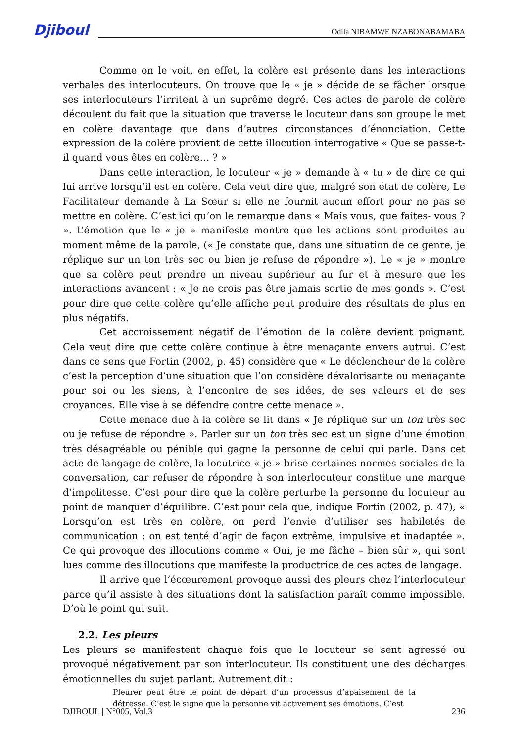Djiboul
Odila NIBAMWE NZABONABAMABA
Comme on le voit, en effet, la colère est présente dans les interactions verbales des interlocuteurs. On trouve que le « je » décide de se fâcher lorsque ses interlocuteurs l’irritent à un suprême degré. Ces actes de parole de colère découlent du fait que la situation que traverse le locuteur dans son groupe le met en colère davantage que dans d’autres circonstances d’énonciation. Cette expression de la colère provient de cette illocution interrogative « Que se passe-t-il quand vous êtes en colère… ? »
Dans cette interaction, le locuteur « je » demande à « tu » de dire ce qui lui arrive lorsqu’il est en colère. Cela veut dire que, malgré son état de colère, Le Facilitateur demande à La Sœur si elle ne fournit aucun effort pour ne pas se mettre en colère. C’est ici qu’on le remarque dans « Mais vous, que faites- vous ? ». L’émotion que le « je » manifeste montre que les actions sont produites au moment même de la parole, (« Je constate que, dans une situation de ce genre, je réplique sur un ton très sec ou bien je refuse de répondre »). Le « je » montre que sa colère peut prendre un niveau supérieur au fur et à mesure que les interactions avancent : « Je ne crois pas être jamais sortie de mes gonds ». C’est pour dire que cette colère qu’elle affiche peut produire des résultats de plus en plus négatifs.
Cet accroissement négatif de l’émotion de la colère devient poignant. Cela veut dire que cette colère continue à être menaçante envers autrui. C’est dans ce sens que Fortin (2002, p. 45) considère que « Le déclencheur de la colère c’est la perception d’une situation que l’on considère dévalorisante ou menaçante pour soi ou les siens, à l’encontre de ses idées, de ses valeurs et de ses croyances. Elle vise à se défendre contre cette menace ».
Cette menace due à la colère se lit dans « Je réplique sur un ton très sec ou je refuse de répondre ». Parler sur un ton très sec est un signe d’une émotion très désagréable ou pénible qui gagne la personne de celui qui parle. Dans cet acte de langage de colère, la locutrice « je » brise certaines normes sociales de la conversation, car refuser de répondre à son interlocuteur constitue une marque d’impolitesse. C’est pour dire que la colère perturbe la personne du locuteur au point de manquer d’équilibre. C’est pour cela que, indique Fortin (2002, p. 47), « Lorsqu’on est très en colère, on perd l’envie d’utiliser ses habiletés de communication : on est tenté d’agir de façon extrême, impulsive et inadaptée ». Ce qui provoque des illocutions comme « Oui, je me fâche – bien sûr », qui sont lues comme des illocutions que manifeste la productrice de ces actes de langage.
Il arrive que l’écœurement provoque aussi des pleurs chez l’interlocuteur parce qu’il assiste à des situations dont la satisfaction paraît comme impossible. D’où le point qui suit.
2.2. Les pleurs
Les pleurs se manifestent chaque fois que le locuteur se sent agressé ou provoqué négativement par son interlocuteur. Ils constituent une des décharges émotionnelles du sujet parlant. Autrement dit :
Pleurer peut être le point de départ d’un processus d’apaisement de la détresse. C’est le signe que la personne vit activement ses émotions. C’est
DJIBOUL | N°005, Vol.3 236